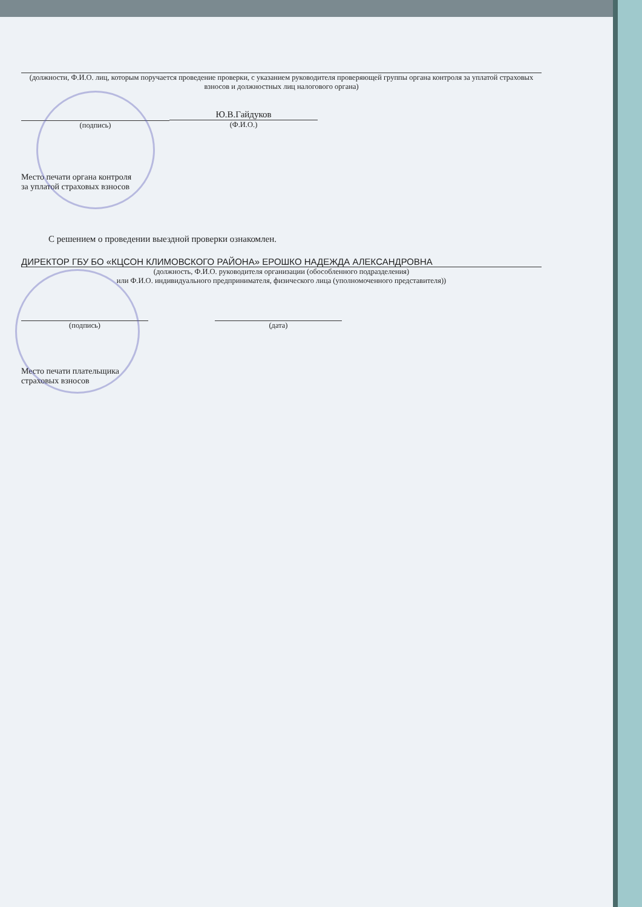(должности, Ф.И.О. лиц, которым поручается проведение проверки, с указанием руководителя проверяющей группы органа контроля за уплатой страховых взносов и должностных лиц налогового органа)
(подпись)
Ю.В.Гайдуков
(Ф.И.О.)
Место печати органа контроля
за уплатой страховых взносов
С решением о проведении выездной проверки ознакомлен.
ДИРЕКТОР ГБУ БО «КЦСОН КЛИМОВСКОГО РАЙОНА» ЕРОШКО НАДЕЖДА АЛЕКСАНДРОВНА
(должность, Ф.И.О. руководителя организации (обособленного подразделения)
или Ф.И.О. индивидуального предпринимателя, физического лица (уполномоченного представителя))
(подпись) (дата)
Место печати плательщика
страховых взносов